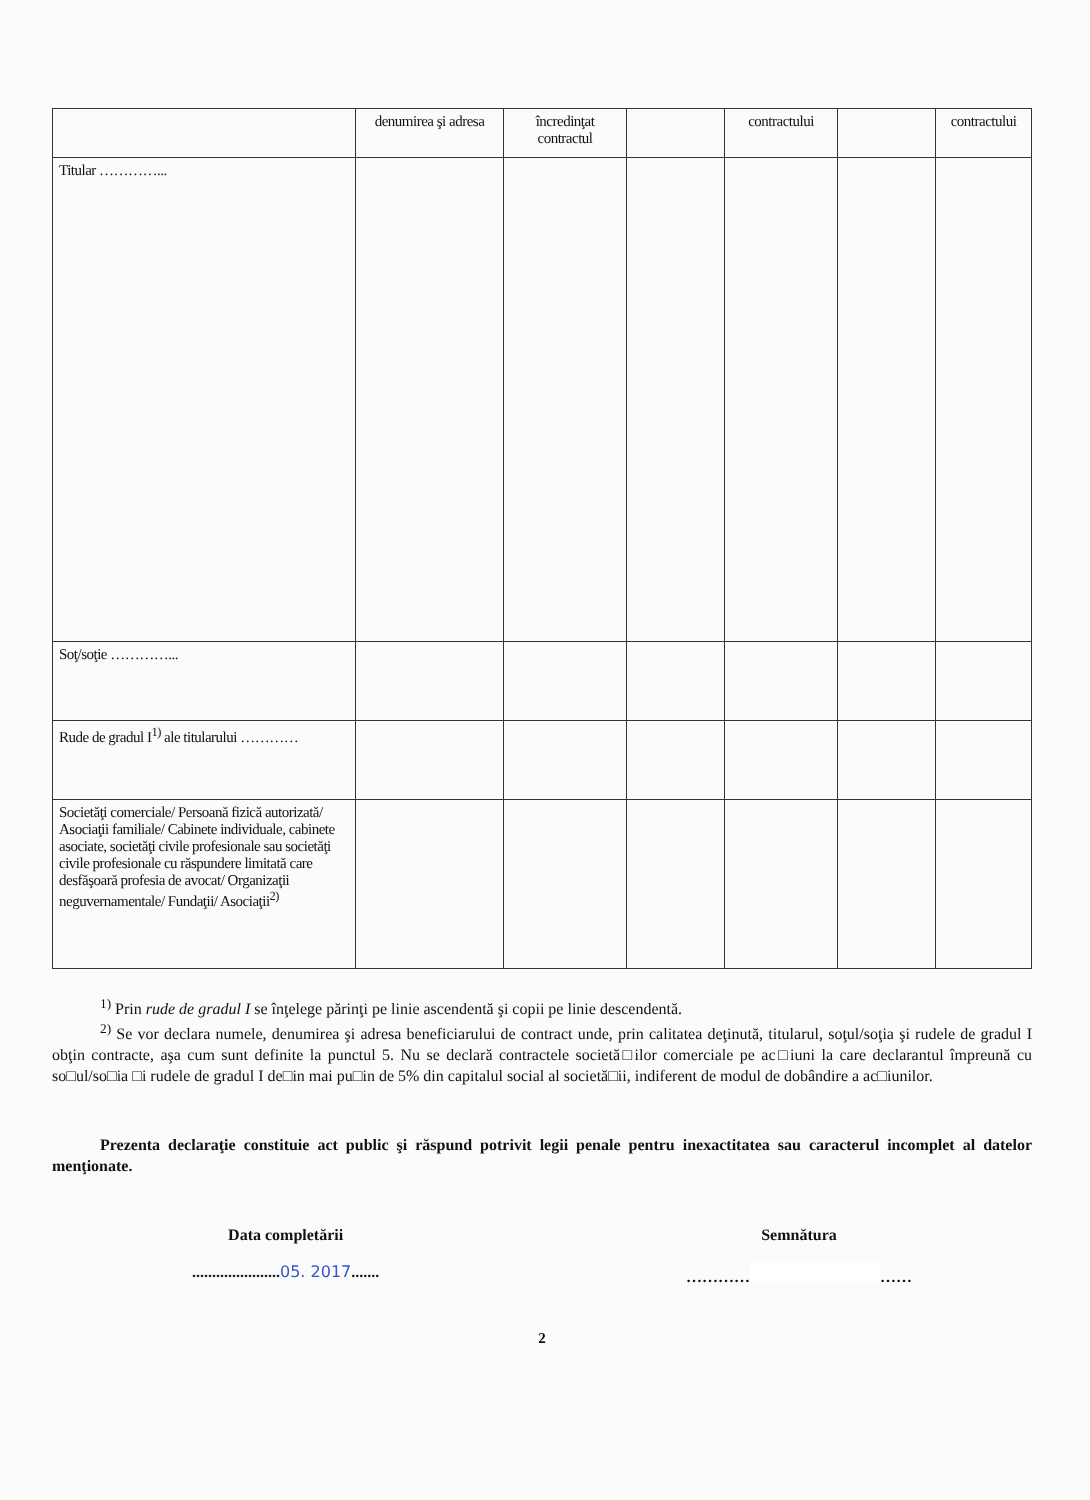| | denumirea şi adresa | încredinţat contractul | | contractului | | contractului |
| --- | --- | --- | --- | --- | --- | --- |
| Titular …………... | | | | | | |
| Soţ/soţie …………... | | | | | | |
| Rude de gradul I<sup>1)</sup> ale titularului ………… | | | | | | |
| Societăţi comerciale/ Persoană fizică autorizată/ Asociaţii familiale/ Cabinete individuale, cabinete asociate, societăţi civile profesionale sau societăţi civile profesionale cu răspundere limitată care desfăşoară profesia de avocat/ Organizaţii neguvernamentale/ Fundaţii/ Asociaţii<sup>2)</sup> | | | | | | |
<sup>1)</sup> Prin rude de gradul I se înţelege părinţi pe linie ascendentă şi copii pe linie descendentă.
<sup>2)</sup> Se vor declara numele, denumirea şi adresa beneficiarului de contract unde, prin calitatea deţinută, titularul, soţul/soţia şi rudele de gradul I obţin contracte, aşa cum sunt definite la punctul 5. Nu se declară contractele societă□ilor comerciale pe ac□iuni la care declarantul împreună cu so□ul/so□ia □i rudele de gradul I de□in mai pu□in de 5% din capitalul social al societă□ii, indiferent de modul de dobândire a ac□iunilor.
Prezenta declaraţie constituie act public şi răspund potrivit legii penale pentru inexactitatea sau caracterul incomplet al datelor menţionate.
Data completării
......................05. 2017.......
Semnătura
………… ……
2